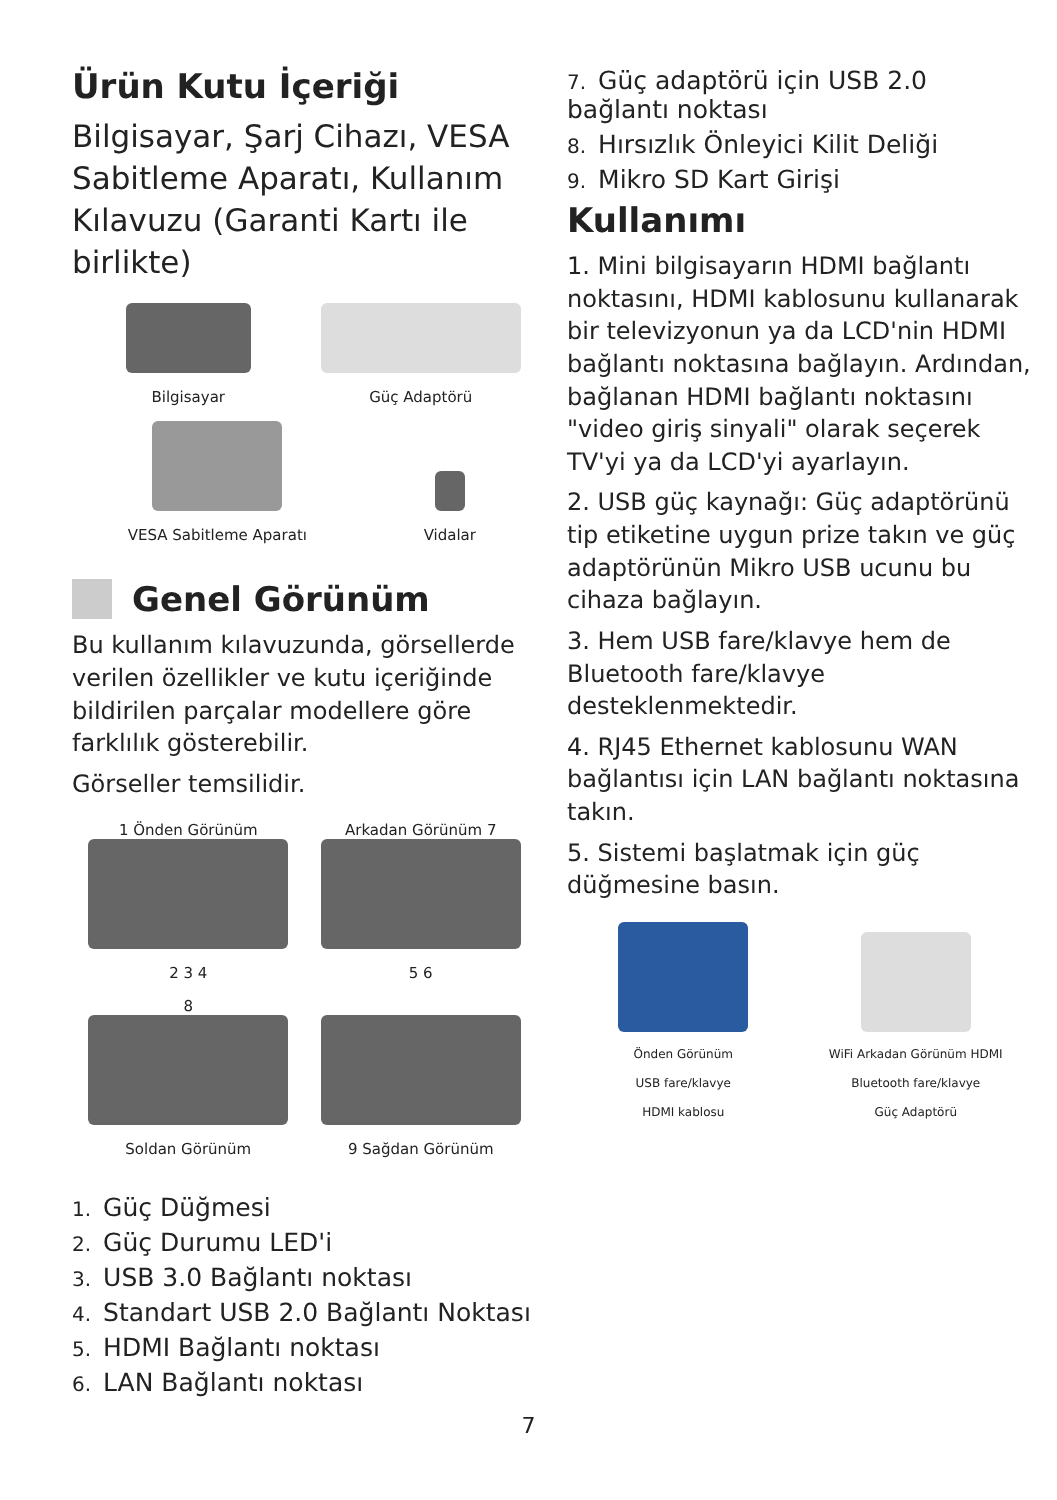Ürün Kutu İçeriği
Bilgisayar, Şarj Cihazı, VESA Sabitleme Aparatı, Kullanım Kılavuzu (Garanti Kartı ile birlikte)
Bilgisayar
Güç Adaptörü
VESA Sabitleme Aparatı
Vidalar
Genel Görünüm
Bu kullanım kılavuzunda, görsellerde verilen özellikler ve kutu içeriğinde bildirilen parçalar modellere göre farklılık gösterebilir.
Görseller temsilidir.
1 Önden Görünüm
2 3 4
Arkadan Görünüm 7
5 6
8
Soldan Görünüm
9 Sağdan Görünüm
1. Güç Düğmesi
2. Güç Durumu LED'i
3. USB 3.0 Bağlantı noktası
4. Standart USB 2.0 Bağlantı Noktası
5. HDMI Bağlantı noktası
6. LAN Bağlantı noktası
7. Güç adaptörü için USB 2.0 bağlantı noktası
8. Hırsızlık Önleyici Kilit Deliği
9. Mikro SD Kart Girişi
Kullanımı
1. Mini bilgisayarın HDMI bağlantı noktasını, HDMI kablosunu kullanarak bir televizyonun ya da LCD'nin HDMI bağlantı noktasına bağlayın. Ardından, bağlanan HDMI bağlantı noktasını "video giriş sinyali" olarak seçerek TV'yi ya da LCD'yi ayarlayın.
2. USB güç kaynağı: Güç adaptörünü tip etiketine uygun prize takın ve güç adaptörünün Mikro USB ucunu bu cihaza bağlayın.
3. Hem USB fare/klavye hem de Bluetooth fare/klavye desteklenmektedir.
4. RJ45 Ethernet kablosunu WAN bağlantısı için LAN bağlantı noktasına takın.
5. Sistemi başlatmak için güç düğmesine basın.
Önden Görünüm
WiFi Arkadan Görünüm HDMI
USB fare/klavye
Bluetooth fare/klavye
HDMI kablosu
Güç Adaptörü
7